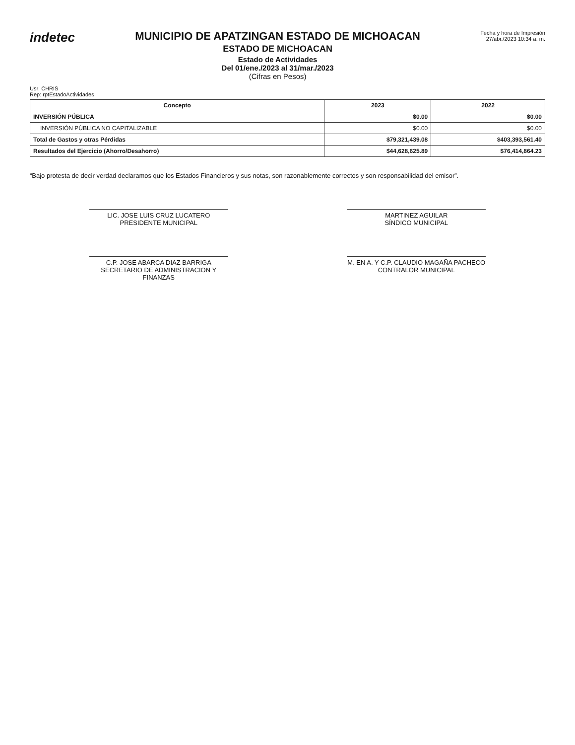indetec
MUNICIPIO DE APATZINGAN ESTADO DE MICHOACAN
ESTADO DE MICHOACAN
Estado de Actividades
Del 01/ene./2023 al 31/mar./2023
(Cifras en Pesos)
Fecha y hora de Impresión
27/abr./2023 10:34 a. m.
Usr: CHRIS
Rep: rptEstadoActividades
| Concepto | 2023 | 2022 |
| --- | --- | --- |
| INVERSIÓN PÚBLICA | $0.00 | $0.00 |
| INVERSIÓN PÚBLICA NO CAPITALIZABLE | $0.00 | $0.00 |
| Total de Gastos y otras Pérdidas | $79,321,439.08 | $403,393,561.40 |
| Resultados del Ejercicio (Ahorro/Desahorro) | $44,628,625.89 | $76,414,864.23 |
“Bajo protesta de decir verdad declaramos que los Estados Financieros y sus notas, son razonablemente correctos y son responsabilidad del emisor”.
LIC. JOSE LUIS CRUZ LUCATERO
PRESIDENTE MUNICIPAL
MARTINEZ AGUILAR
SÍNDICO MUNICIPAL
C.P. JOSE ABARCA DIAZ BARRIGA
SECRETARIO DE ADMINISTRACION Y FINANZAS
M. EN A. Y C.P. CLAUDIO MAGAÑA PACHECO
CONTRALOR MUNICIPAL